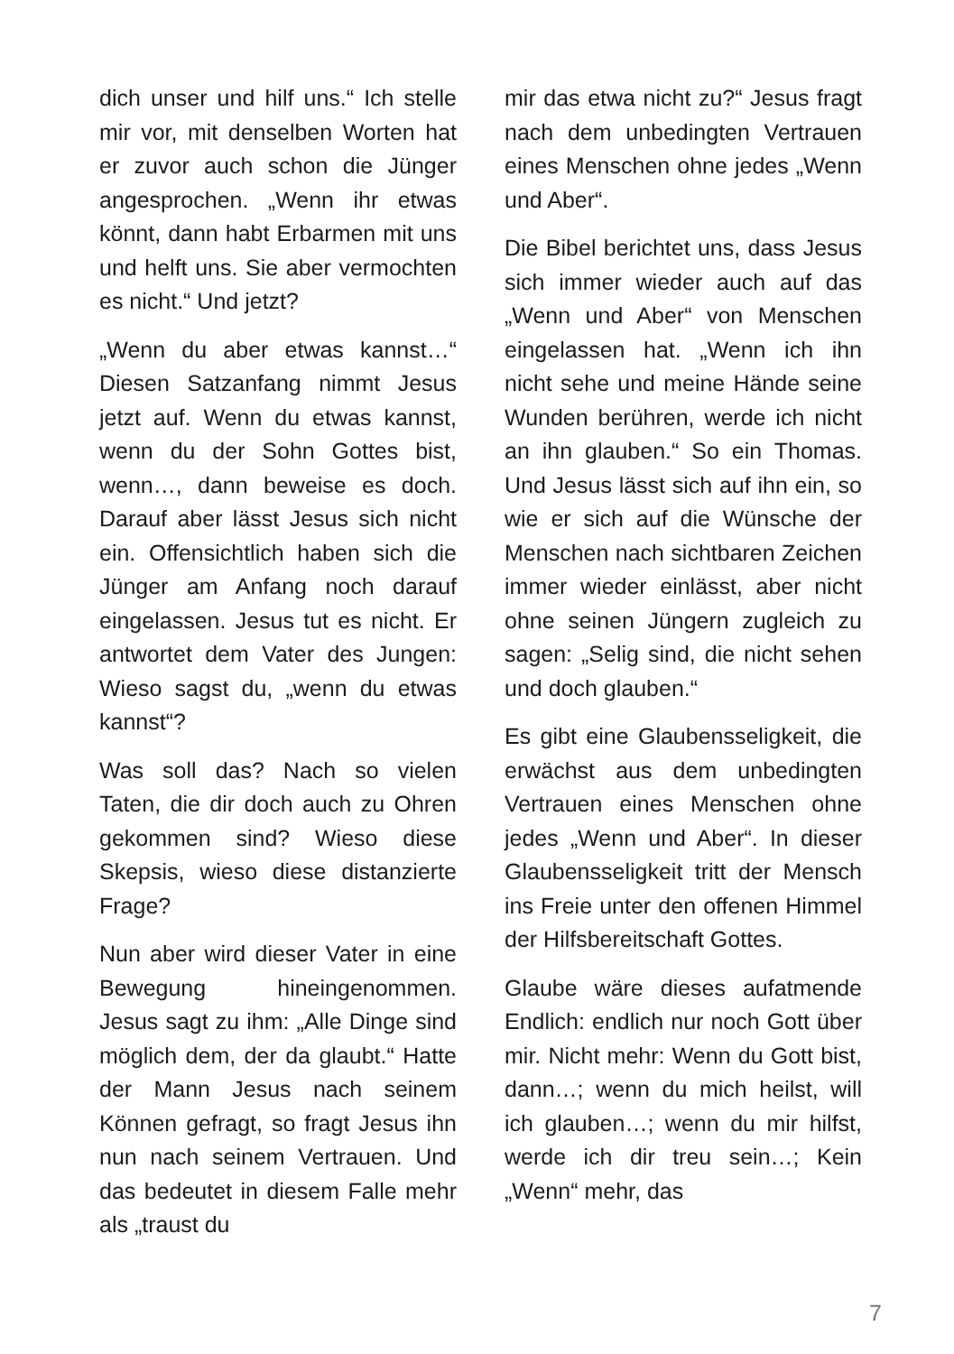dich unser und hilf uns.“ Ich stelle mir vor, mit denselben Worten hat er zuvor auch schon die Jünger angesprochen. „Wenn ihr etwas könnt, dann habt Erbarmen mit uns und helft uns. Sie aber vermochten es nicht.“ Und jetzt?
„Wenn du aber etwas kannst…“ Diesen Satzanfang nimmt Jesus jetzt auf. Wenn du etwas kannst, wenn du der Sohn Gottes bist, wenn…, dann beweise es doch. Darauf aber lässt Jesus sich nicht ein. Offensichtlich haben sich die Jünger am Anfang noch darauf eingelassen. Jesus tut es nicht. Er antwortet dem Vater des Jungen: Wieso sagst du, „wenn du etwas kannst“?
Was soll das? Nach so vielen Taten, die dir doch auch zu Ohren gekommen sind? Wieso diese Skepsis, wieso diese distanzierte Frage?
Nun aber wird dieser Vater in eine Bewegung hineingenommen. Jesus sagt zu ihm: „Alle Dinge sind möglich dem, der da glaubt.“ Hatte der Mann Jesus nach seinem Können gefragt, so fragt Jesus ihn nun nach seinem Vertrauen. Und das bedeutet in diesem Falle mehr als „traust du
mir das etwa nicht zu?“ Jesus fragt nach dem unbedingten Vertrauen eines Menschen ohne jedes „Wenn und Aber“.
Die Bibel berichtet uns, dass Jesus sich immer wieder auch auf das „Wenn und Aber“ von Menschen eingelassen hat. „Wenn ich ihn nicht sehe und meine Hände seine Wunden berühren, werde ich nicht an ihn glauben.“ So ein Thomas. Und Jesus lässt sich auf ihn ein, so wie er sich auf die Wünsche der Menschen nach sichtbaren Zeichen immer wieder einlässt, aber nicht ohne seinen Jüngern zugleich zu sagen: „Selig sind, die nicht sehen und doch glauben.“
Es gibt eine Glaubensseligkeit, die erwächst aus dem unbedingten Vertrauen eines Menschen ohne jedes „Wenn und Aber“. In dieser Glaubensseligkeit tritt der Mensch ins Freie unter den offenen Himmel der Hilfsbereitschaft Gottes.
Glaube wäre dieses aufatmende Endlich: endlich nur noch Gott über mir. Nicht mehr: Wenn du Gott bist, dann…; wenn du mich heilst, will ich glauben…; wenn du mir hilfst, werde ich dir treu sein…; Kein „Wenn“ mehr, das
7